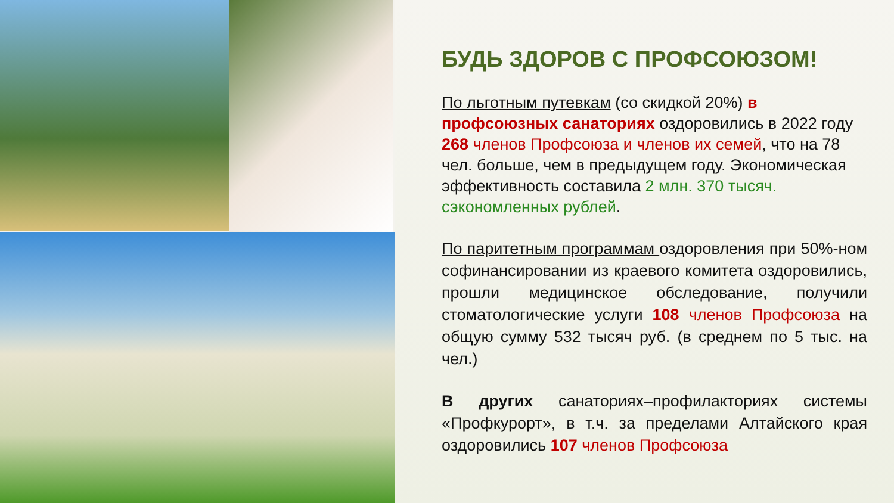БУДЬ ЗДОРОВ С ПРОФСОЮЗОМ!
По льготным путевкам (со скидкой 20%) в профсоюзных санаториях оздоровились в 2022 году 268 членов Профсоюза и членов их семей, что на 78 чел. больше, чем в предыдущем году. Экономическая эффективность составила 2 млн. 370 тысяч. сэкономленных рублей.
По паритетным программам оздоровления при 50%-ном софинансировании из краевого комитета оздоровились, прошли медицинское обследование, получили стоматологические услуги 108 членов Профсоюза на общую сумму 532 тысяч руб. (в среднем по 5 тыс. на чел.)
В других санаториях–профилакториях системы «Профкурорт», в т.ч. за пределами Алтайского края оздоровились 107 членов Профсоюза